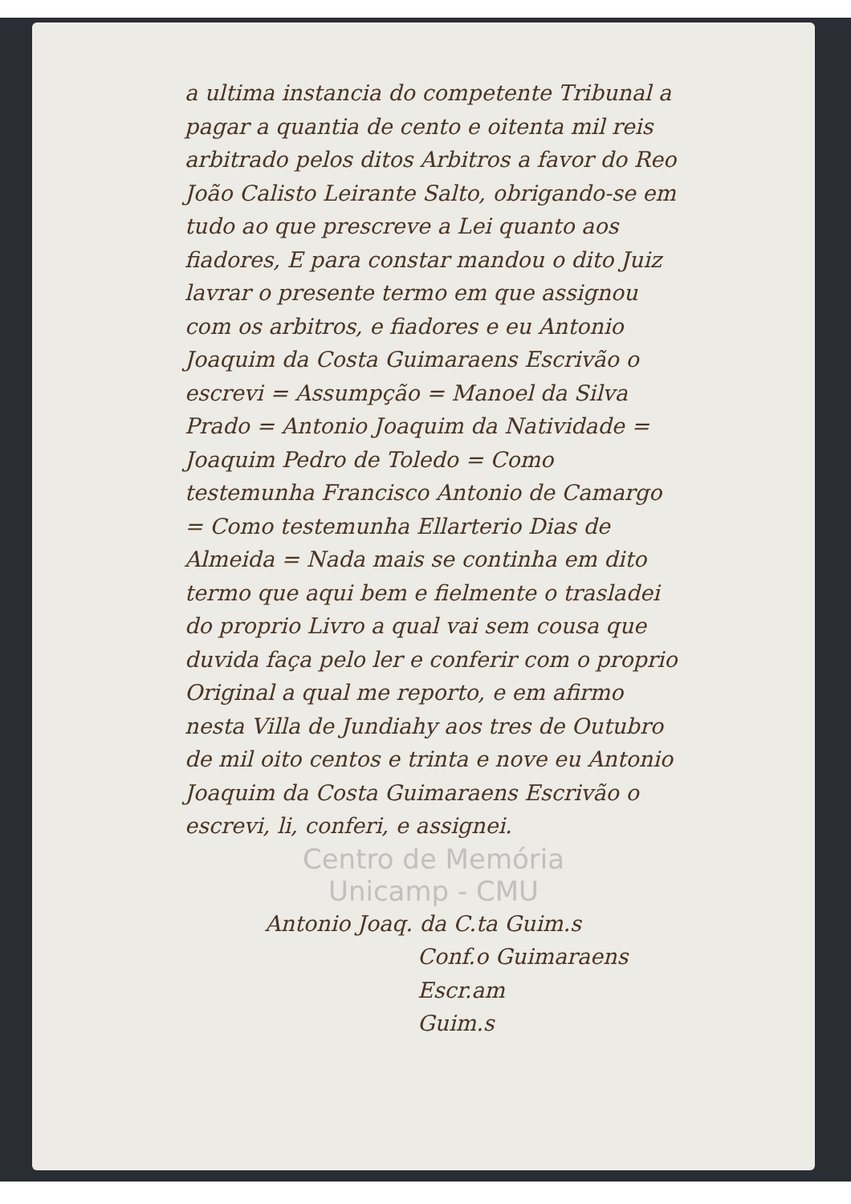a ultima instancia do competente Tribunal a pagar a quantia de cento e oitenta mil reis arbitrado pelos ditos Arbitros a favor do Reo João Calisto Leirante Salto, obrigando-se em tudo ao que prescreve a Lei quanto aos fiadores, E para constar mandou o dito Juiz lavrar o presente termo em que assignou com os arbitros, e fiadores e eu Antonio Joaquim da Costa Guimaraens Escrivão o escrevi = Assumpção = Manoel da Silva Prado = Antonio Joaquim da Natividade = Joaquim Pedro de Toledo = Como testemunha Francisco Antonio de Camargo = Como testemunha Ellarterio Dias de Almeida = Nada mais se continha em dito termo que aqui bem e fielmente o trasladei do proprio Livro a qual vai sem cousa que duvida faça pelo ler e conferir com o proprio Original a qual me reporto, e em afirmo nesta Villa de Jundiahy aos tres de Outubro de mil oito centos e trinta e nove eu Antonio Joaquim da Costa Guimaraens Escrivão o escrevi, li, conferi, e assignei.
Centro de Memória
Unicamp - CMU
Antonio Joaq. da C.ta Guim.s
Conf.o Guimaraens Escr.am
Guim.s